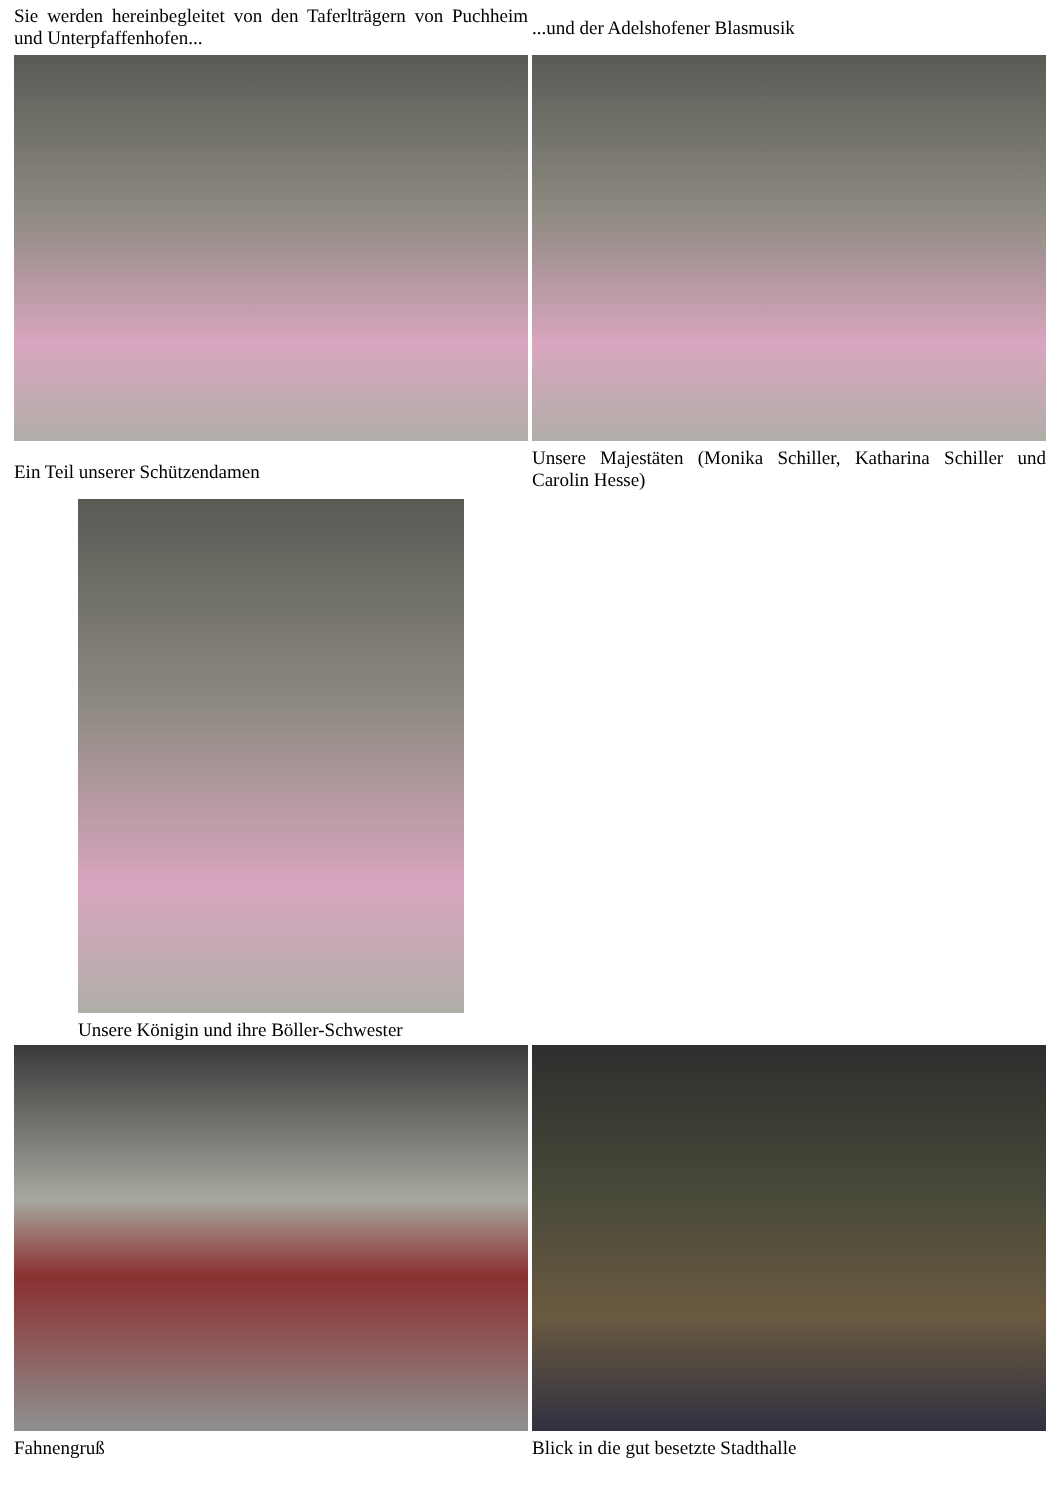Sie werden hereinbegleitet von den Taferlträgern von Puchheim und Unterpfaffenhofen...
...und der Adelshofener Blasmusik
Ein Teil unserer Schützendamen
Unsere Majestäten (Monika Schiller, Katharina Schiller und Carolin Hesse)
Unsere Königin und ihre Böller-Schwester
Fahnengruß Blick in die gut besetzte Stadthalle